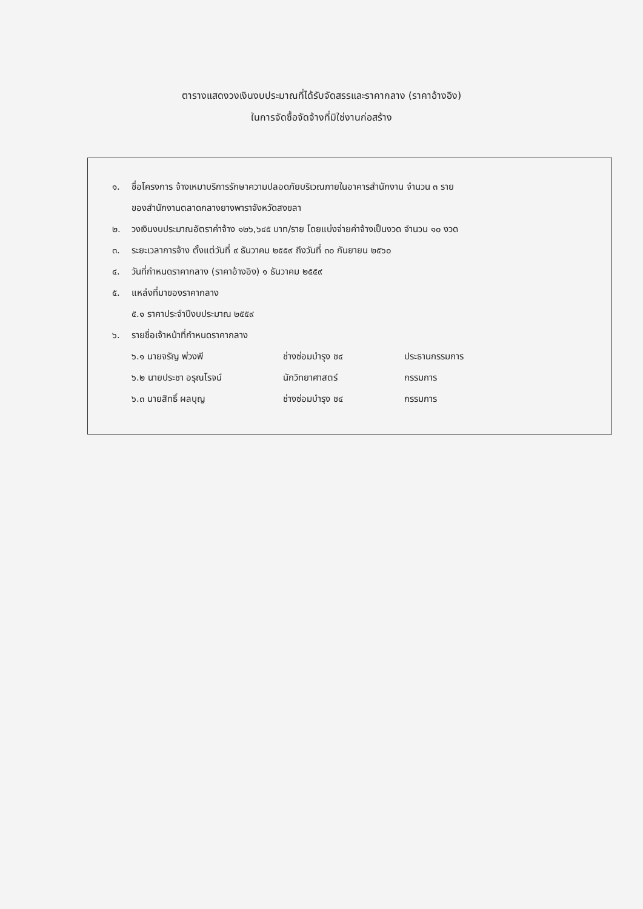ตารางแสดงวงเงินงบประมาณที่ได้รับจัดสรรและราคากลาง (ราคาอ้างอิง)
ในการจัดซื้อจัดจ้างที่มิใช่งานก่อสร้าง
๑. ชื่อโครงการ จ้างเหมาบริการรักษาความปลอดภัยบริเวณภายในอาคารสำนักงาน จำนวน ๓ ราย
ของสำนักงานตลาดกลางยางพาราจังหวัดสงขลา
๒. วงเงินงบประมาณอัตราค่าจ้าง ๑๒๖,๖๔๕ บาท/ราย โดยแบ่งจ่ายค่าจ้างเป็นงวด จำนวน ๑๐ งวด
๓. ระยะเวลาการจ้าง ตั้งแต่วันที่ ๙ ธันวาคม ๒๕๕๙ ถึงวันที่ ๓๐ กันยายน ๒๕๖๐
๔. วันที่กำหนดราคากลาง (ราคาอ้างอิง) ๑ ธันวาคม ๒๕๕๙
๕. แหล่งที่มาของราคากลาง
๕.๑ ราคาประจำปีงบประมาณ ๒๕๕๙
๖. รายชื่อเจ้าหน้าที่กำหนดราคากลาง
๖.๑ นายจรัญ พ่วงพี ช่างซ่อมบำรุง ช๔ ประธานกรรมการ
๖.๒ นายประชา อรุณโรจน์ นักวิทยาศาสตร์ กรรมการ
๖.๓ นายสิทธิ์ ผลบุญ ช่างซ่อมบำรุง ช๔ กรรมการ